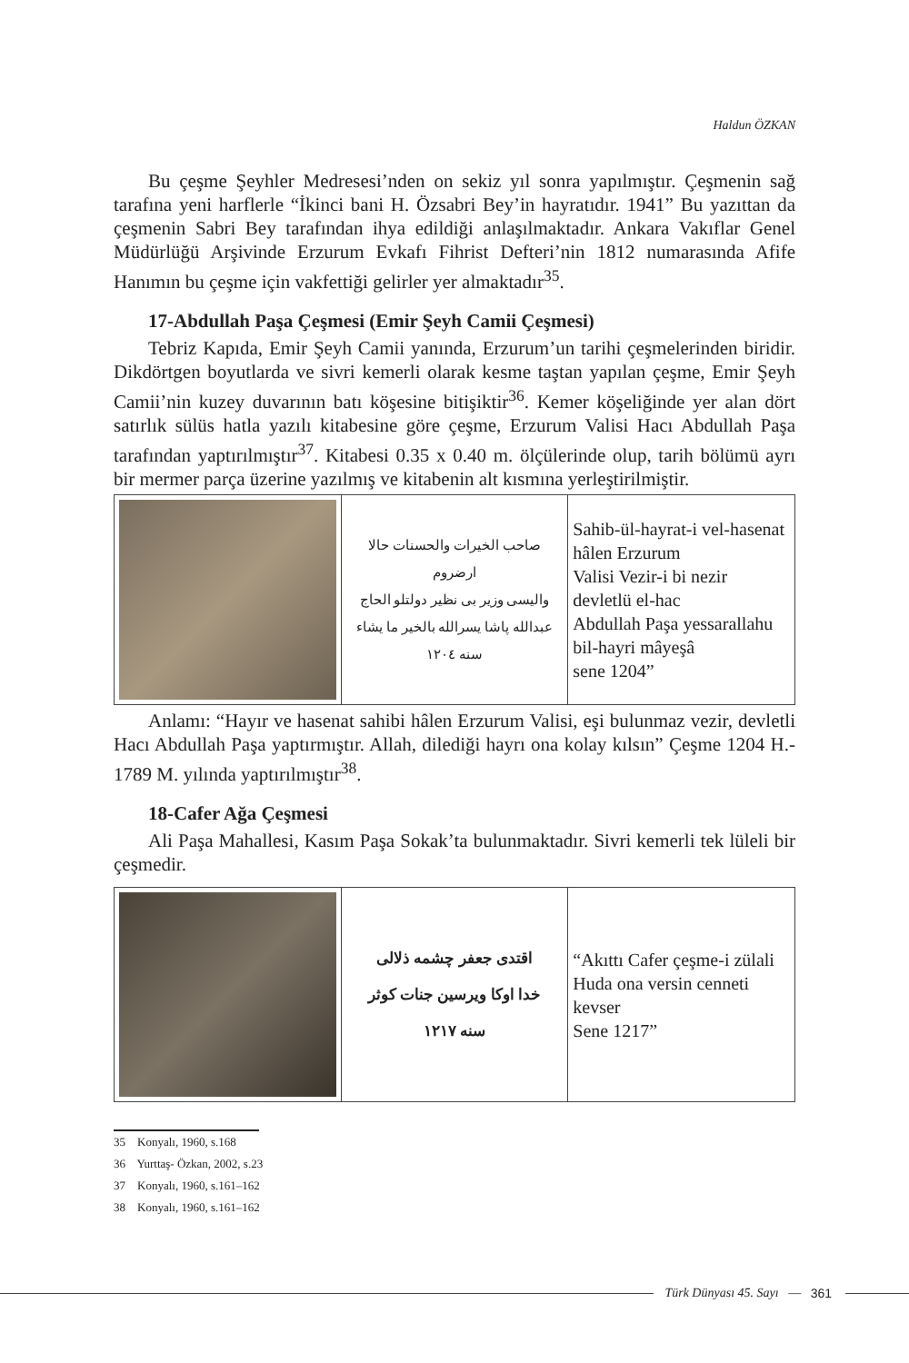Haldun ÖZKAN
Bu çeşme Şeyhler Medresesi’nden on sekiz yıl sonra yapılmıştır. Çeşmenin sağ tarafına yeni harflerle “İkinci bani H. Özsabri Bey’in hayratıdır. 1941” Bu yazıttan da çeşmenin Sabri Bey tarafından ihya edildiği anlaşılmaktadır. Ankara Vakıflar Genel Müdürlüğü Arşivinde Erzurum Evkafı Fihrist Defteri’nin 1812 numarasında Afife Hanımın bu çeşme için vakfettiği gelirler yer almaktadır<sup>35</sup>.
17-Abdullah Paşa Çeşmesi (Emir Şeyh Camii Çeşmesi)
Tebriz Kapıda, Emir Şeyh Camii yanında, Erzurum’un tarihi çeşmelerinden biridir. Dikdörtgen boyutlarda ve sivri kemerli olarak kesme taştan yapılan çeşme, Emir Şeyh Camii’nin kuzey duvarının batı köşesine bitişiktir<sup>36</sup>. Kemer köşeliğinde yer alan dört satırlık sülüs hatla yazılı kitabesine göre çeşme, Erzurum Valisi Hacı Abdullah Paşa tarafından yaptırılmıştır<sup>37</sup>. Kitabesi 0.35 x 0.40 m. ölçülerinde olup, tarih bölümü ayrı bir mermer parça üzerine yazılmış ve kitabenin alt kısmına yerleştirilmiştir.
| | صاحب الخيرات والحسنات حالا ارضروم واليسى وزير بى نظير دولتلو الحاج عبدالله پاشا يسرالله بالخير ما يشاء سنه ١٢٠٤ | Sahib-ül-hayrat-i vel-hasenat hâlen Erzurum Valisi Vezir-i bi nezir devletlü el-hac Abdullah Paşa yessarallahu bil-hayri mâyeşâ sene 1204” |
Anlamı: “Hayır ve hasenat sahibi hâlen Erzurum Valisi, eşi bulunmaz vezir, devletli Hacı Abdullah Paşa yaptırmıştır. Allah, dilediği hayrı ona kolay kılsın” Çeşme 1204 H.- 1789 M. yılında yaptırılmıştır<sup>38</sup>.
18-Cafer Ağa Çeşmesi
Ali Paşa Mahallesi, Kasım Paşa Sokak’ta bulunmaktadır. Sivri kemerli tek lüleli bir çeşmedir.
| | اقتدى جعفر چشمه ذلالى خدا اوكا ويرسين جنات كوثر سنه ١٢١٧ | “Akıttı Cafer çeşme-i zülali Huda ona versin cenneti kevser Sene 1217” |
35 Konyalı, 1960, s.168
36 Yurttaş- Özkan, 2002, s.23
37 Konyalı, 1960, s.161–162
38 Konyalı, 1960, s.161–162
Türk Dünyası 45. Sayı — 361